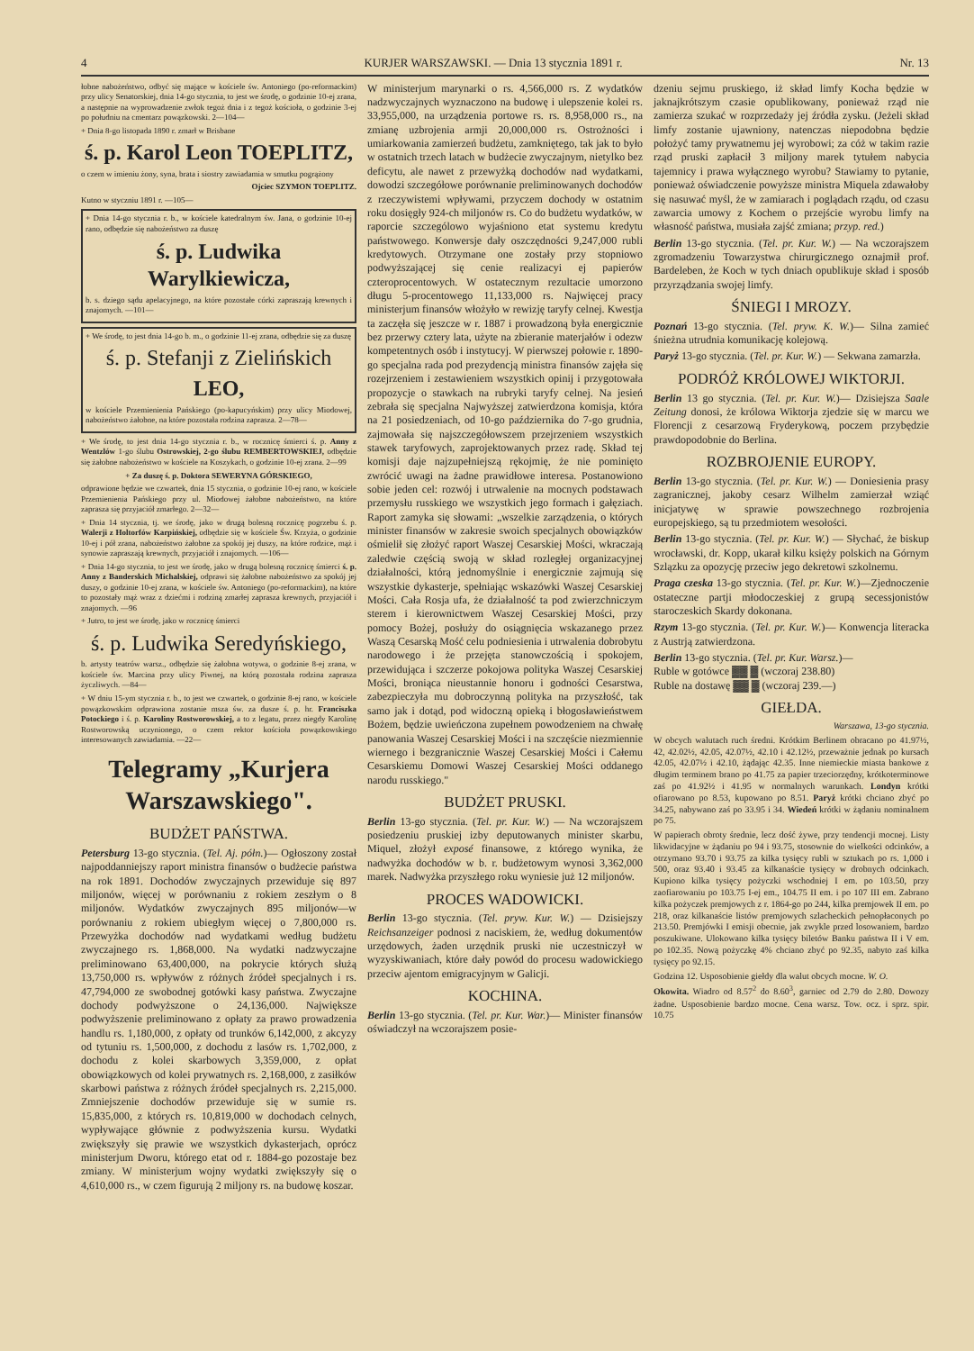4 KURJER WARSZAWSKI. — Dnia 13 stycznia 1891 r. Nr. 13
łobne nabożeństwo, odbyć się mające w kościele św. Antoniego (po-reformackim) przy ulicy Senatorskiej, dnia 14-go stycznia, to jest we środę, o godzinie 10-ej zrana, a następnie na wyprowadzenie zwłok tegoż dnia i z tegoż kościoła, o godzinie 3-ej po południu na cmentarz powązkowski. 2—104—
+ Dnia 8-go listopada 1890 r. zmarł w Brisbane
ś. p. Karol Leon TOEPLITZ,
o czem w imieniu żony, syna, brata i siostry zawiadamia w smutku pogrążony
Ojciec SZYMON TOEPLITZ.
Kutno w styczniu 1891 r. —105—
+ Dnia 14-go stycznia r. b., w kościele katedralnym św. Jana, o godzinie 10-ej rano, odbędzie się nabożeństwo za duszę
ś. p. Ludwika Warylkiewicza,
b. s. dziego sądu apelacyjnego, na które pozostałe córki zapraszają krewnych i znajomych. —101—
+ We środę, to jest dnia 14-go b. m., o godzinie 11-ej zrana, odbędzie się za duszę
ś. p. Stefanji z Zielińskich
LEO,
w kościele Przemienienia Pańskiego (po-kapucyńskim) przy ulicy Miodowej, nabożeństwo żałobne, na które pozostała rodzina zaprasza. 2—78—
+ We środę, to jest dnia 14-go stycznia r. b., w rocznicę śmierci ś. p. Anny z Wentzlów 1-go ślubu Ostrowskiej, 2-go ślubu REMBERTOWSKIEJ, odbędzie się żałobne nabożeństwo w kościele na Koszykach, o godzinie 10-ej zrana. 2—99
+ Za duszę ś. p. Doktora SEWERYNA GÓRSKIEGO,
odprawione będzie we czwartek, dnia 15 stycznia, o godzinie 10-ej rano, w kościele Przemienienia Pańskiego przy ul. Miodowej żałobne nabożeństwo, na które zaprasza się przyjaciół zmarłego. 2—32—
+ Dnia 14 stycznia, tj. we środę, jako w drugą bolesną rocznicę pogrzebu ś. p. Walerji z Holtorfów Karpińskiej, odbędzie się w kościele Św. Krzyża, o godzinie 10-ej i pół zrana, nabożeństwo żałobne za spokój jej duszy, na które rodzice, mąż i synowie zapraszają krewnych, przyjaciół i znajomych. —106—
+ Dnia 14-go stycznia, to jest we środę, jako w drugą bolesną rocznicę śmierci ś. p. Anny z Banderskich Michalskiej, odprawi się żałobne nabożeństwo za spokój jej duszy, o godzinie 10-ej zrana, w kościele św. Antoniego (po-reformackim), na które to pozostały mąż wraz z dziećmi i rodziną zmarłej zaprasza krewnych, przyjaciół i znajomych. —96
+ Jutro, to jest we środę, jako w rocznicę śmierci
ś. p. Ludwika Seredyńskiego,
b. artysty teatrów warsz., odbędzie się żałobna wotywa, o godzinie 8-ej zrana, w kościele św. Marcina przy ulicy Piwnej, na którą pozostała rodzina zaprasza życzliwych. —84—
+ W dniu 15-ym stycznia r. b., to jest we czwartek, o godzinie 8-ej rano, w kościele powązkowskim odprawiona zostanie msza św. za dusze ś. p. hr. Franciszka Potockiego i ś. p. Karoliny Rostworowskiej, a to z legatu, przez niegdy Karolinę Rostworowską uczynionego, o czem rektor kościoła powązkowskiego interesowanych zawiadamia. —22—
Telegramy „Kurjera Warszawskiego".
BUDŻET PAŃSTWA.
Petersburg 13-go stycznia. (Tel. Aj. półn.)— Ogłoszony został najpoddanniejszy raport ministra finansów o budżecie państwa na rok 1891. Dochodów zwyczajnych przewiduje się 897 miljonów, więcej w porównaniu z rokiem zeszłym o 8 miljonów. Wydatków zwyczajnych 895 miljonów—w porównaniu z rokiem ubiegłym więcej o 7,800,000 rs. Przewyżka dochodów nad wydatkami według budżetu zwyczajnego rs. 1,868,000. Na wydatki nadzwyczajne preliminowano 63,400,000, na pokrycie których służą 13,750,000 rs. wpływów z różnych źródeł specjalnych i rs. 47,794,000 ze swobodnej gotówki kasy państwa. Zwyczajne dochody podwyższone o 24,136,000. Największe podwyższenie preliminowano z opłaty za prawo prowadzenia handlu rs. 1,180,000, z opłaty od trunków 6,142,000, z akcyzy od tytuniu rs. 1,500,000, z dochodu z lasów rs. 1,702,000, z dochodu z kolei skarbowych 3,359,000, z opłat obowiązkowych od kolei prywatnych rs. 2,168,000, z zasiłków skarbowi państwa z różnych źródeł specjalnych rs. 2,215,000. Zmniejszenie dochodów przewiduje się w sumie rs. 15,835,000, z których rs. 10,819,000 w dochodach celnych, wypływające głównie z podwyższenia kursu. Wydatki zwiększyły się prawie we wszystkich dykasterjach, oprócz ministerjum Dworu, którego etat od r. 1884-go pozostaje bez zmiany. W ministerjum wojny wydatki zwiększyły się o 4,610,000 rs., w czem figurują 2 miljony rs. na budowę koszar.
W ministerjum marynarki o rs. 4,566,000 rs. Z wydatków nadzwyczajnych wyznaczono na budowę i ulepszenie kolei rs. 33,955,000, na urządzenia portowe rs. rs. 8,958,000 rs., na zmianę uzbrojenia armji 20,000,000 rs. Ostrożności i umiarkowania zamierzeń budżetu, zamkniętego, tak jak to było w ostatnich trzech latach w budżecie zwyczajnym, nietylko bez deficytu, ale nawet z przewyżką dochodów nad wydatkami, dowodzi szczegółowe porównanie preliminowanych dochodów z rzeczywistemi wpływami, przyczem dochody w ostatnim roku dosięgły 924-ch miljonów rs. Co do budżetu wydatków, w raporcie szczególowo wyjaśniono etat systemu kredytu państwowego. Konwersje dały oszczędności 9,247,000 rubli kredytowych. Otrzymane one zostały przy stopniowo podwyższającej się cenie realizacyi ej papierów czteroprocentowych. W ostatecznym rezultacie umorzono długu 5-procentowego 11,133,000 rs. Najwięcej pracy ministerjum finansów włożyło w rewizję taryfy celnej. Kwestja ta zaczęła się jeszcze w r. 1887 i prowadzoną była energicznie bez przerwy cztery lata, użyte na zbieranie materjałów i odezw kompetentnych osób i instytucyj. W pierwszej połowie r. 1890-go specjalna rada pod prezydencją ministra finansów zajęła się rozejrzeniem i zestawieniem wszystkich opinij i przygotowała propozycje o stawkach na rubryki taryfy celnej. Na jesień zebrała się specjalna Najwyższej zatwierdzona komisja, która na 21 posiedzeniach, od 10-go października do 7-go grudnia, zajmowała się najszczegółowszem przejrzeniem wszystkich stawek taryfowych, zaprojektowanych przez radę. Skład tej komisji daje najzupełniejszą rękojmię, że nie pominięto zwrócić uwagi na żadne prawidłowe interesa. Postanowiono sobie jeden cel: rozwój i utrwalenie na mocnych podstawach przemysłu russkiego we wszystkich jego formach i gałęziach. Raport zamyka się słowami: „wszelkie zarządzenia, o których minister finansów w zakresie swoich specjalnych obowiązków ośmielił się złożyć raport Waszej Cesarskiej Mości, wkraczają zaledwie częścią swoją w skład rozległej organizacyjnej działalności, którą jednomyślnie i energicznie zajmują się wszystkie dykasterje, spełniając wskazówki Waszej Cesarskiej Mości. Cała Rosja ufa, że działalność ta pod zwierzchniczym sterem i kierownictwem Waszej Cesarskiej Mości, przy pomocy Bożej, posłuży do osiągnięcia wskazanego przez Waszą Cesarską Mość celu podniesienia i utrwalenia dobrobytu narodowego i że przejęta stanowczością i spokojem, przewidująca i szczerze pokojowa polityka Waszej Cesarskiej Mości, broniąca nieustannie honoru i godności Cesarstwa, zabezpieczyła mu dobroczynną polityka na przyszłość, tak samo jak i dotąd, pod widoczną opieką i błogosławieństwem Bożem, będzie uwieńczona zupełnem powodzeniem na chwałę panowania Waszej Cesarskiej Mości i na szczęście niezmiennie wiernego i bezgranicznie Waszej Cesarskiej Mości i Całemu Cesarskiemu Domowi Waszej Cesarskiej Mości oddanego narodu russkiego."
BUDŻET PRUSKI.
Berlin 13-go stycznia. (Tel. pr. Kur. W.) — Na wczorajszem posiedzeniu pruskiej izby deputowanych minister skarbu, Miquel, złożył exposé finansowe, z którego wynika, że nadwyżka dochodów w b. r. budżetowym wynosi 3,362,000 marek. Nadwyżka przyszłego roku wyniesie już 12 miljonów.
PROCES WADOWICKI.
Berlin 13-go stycznia. (Tel. pryw. Kur. W.) — Dzisiejszy Reichsanzeiger podnosi z naciskiem, że, według dokumentów urzędowych, żaden urzędnik pruski nie uczestniczył w wyzyskiwaniach, które dały powód do procesu wadowickiego przeciw ajentom emigracyjnym w Galicji.
KOCHINA.
Berlin 13-go stycznia. (Tel. pr. Kur. War.)— Minister finansów oświadczył na wczorajszem posie-
dzeniu sejmu pruskiego, iż skład limfy Kocha będzie w jaknajkrótszym czasie opublikowany, ponieważ rząd nie zamierza szukać w rozprzedaży jej źródła zysku. (Jeżeli skład limfy zostanie ujawniony, natenczas niepodobna będzie położyć tamy prywatnemu jej wyrobowi; za cóż w takim razie rząd pruski zapłacił 3 miljony marek tytułem nabycia tajemnicy i prawa wyłącznego wyrobu? Stawiamy to pytanie, ponieważ oświadczenie powyższe ministra Miquela zdawałoby się nasuwać myśl, że w zamiarach i poglądach rządu, od czasu zawarcia umowy z Kochem o przejście wyrobu limfy na własność państwa, musiała zajść zmiana; przyp. red.)
Berlin 13-go stycznia. (Tel. pr. Kur. W.) — Na wczorajszem zgromadzeniu Towarzystwa chirurgicznego oznajmił prof. Bardeleben, że Koch w tych dniach opublikuje skład i sposób przyrządzania swojej limfy.
ŚNIEGI I MROZY.
Poznań 13-go stycznia. (Tel. pryw. K. W.)— Silna zamieć śnieżna utrudnia komunikację kolejową.
Paryż 13-go stycznia. (Tel. pr. Kur. W.) — Sekwana zamarzła.
PODRÓŻ KRÓLOWEJ WIKTORJI.
Berlin 13 go stycznia. (Tel. pr. Kur. W.)— Dzisiejsza Saale Zeitung donosi, że królowa Wiktorja zjedzie się w marcu we Florencji z cesarzową Fryderykową, poczem przybędzie prawdopodobnie do Berlina.
ROZBROJENIE EUROPY.
Berlin 13-go stycznia. (Tel. pr. Kur. W.) — Doniesienia prasy zagranicznej, jakoby cesarz Wilhelm zamierzał wziąć inicjatywę w sprawie powszechnego rozbrojenia europejskiego, są tu przedmiotem wesołości.
Berlin 13-go stycznia. (Tel. pr. Kur. W.) — Słychać, że biskup wrocławski, dr. Kopp, ukarał kilku księży polskich na Górnym Szlązku za opozycję przeciw jego dekretowi szkolnemu.
Praga czeska 13-go stycznia. (Tel. pr. Kur. W.)—Zjednoczenie ostateczne partji młodoczeskiej z grupą secessjonistów staroczeskich Skardy dokonana.
Rzym 13-go stycznia. (Tel. pr. Kur. W.)— Konwencja literacka z Austrją zatwierdzona.
Berlin 13-go stycznia. (Tel. pr. Kur. Warsz.)—
Ruble w gotówce ▓▓ ▓ (wczoraj 238.80)
Ruble na dostawę ▓▓ ▓ (wczoraj 239.—)
GIEŁDA.
Warszawa, 13-go stycznia.
W obcych walutach ruch średni. Krótkim Berlinem obracano po 41.97½, 42, 42.02½, 42.05, 42.07½, 42.10 i 42.12½, przeważnie jednak po kursach 42.05, 42.07½ i 42.10, żądając 42.35. Inne niemieckie miasta bankowe z długim terminem brano po 41.75 za papier trzeciorzędny, krótkoterminowe zaś po 41.92½ i 41.95 w normalnych warunkach. Londyn krótki ofiarowano po 8.53, kupowano po 8.51. Paryż krótki chciano zbyć po 34.25, nabywano zaś po 33.95 i 34. Wiedeń krótki w żądaniu nominalnem po 75.
W papierach obroty średnie, lecz dość żywe, przy tendencji mocnej. Listy likwidacyjne w żądaniu po 94 i 93.75, stosownie do wielkości odcinków, a otrzymano 93.70 i 93.75 za kilka tysięcy rubli w sztukach po rs. 1,000 i 500, oraz 93.40 i 93.45 za kilkanaście tysięcy w drobnych odcinkach. Kupiono kilka tysięcy pożyczki wschodniej I em. po 103.50, przy zaofiarowaniu po 103.75 I-ej em., 104.75 II em. i po 107 III em. Zabrano kilka pożyczek premjowych z r. 1864-go po 244, kilka premjowek II em. po 218, oraz kilkanaście listów premjowych szlacheckich pełnopłaconych po 213.50. Premjówki I emisji obecnie, jak zwykle przed losowaniem, bardzo poszukiwane. Ulokowano kilka tysięcy biletów Banku państwa II i V em. po 102.35. Nową pożyczkę 4% chciano zbyć po 92.35, nabyto zaś kilka tysięcy po 92.15.
Godzina 12. Usposobienie giełdy dla walut obcych mocne. W. O.
Okowita. Wiadro od 8.57<sup>2</sup> do 8.60<sup>3</sup>, garniec od 2.79 do 2.80. Dowozy żadne. Usposobienie bardzo mocne. Cena warsz. Tow. ocz. i sprz. spir. 10.75